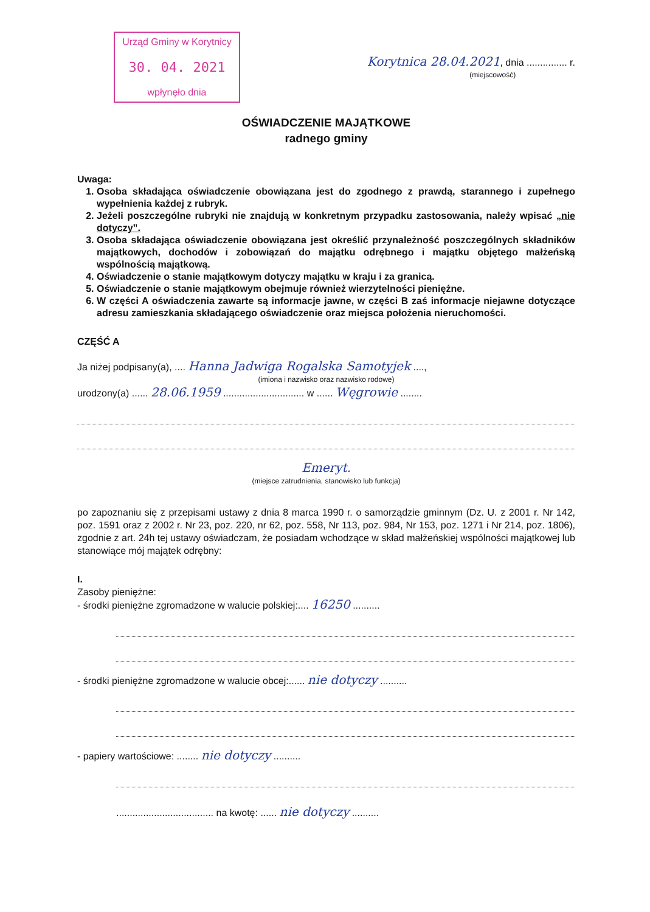Urząd Gminy w Korytnicy
30. 04. 2021
wpłynęło dnia
Korytnica 28.04.2021, dnia ............... r.
(miejscowość)
OŚWIADCZENIE MAJĄTKOWE
radnego gminy
Uwaga:
1. Osoba składająca oświadczenie obowiązana jest do zgodnego z prawdą, starannego i zupełnego wypełnienia każdej z rubryk.
2. Jeżeli poszczególne rubryki nie znajdują w konkretnym przypadku zastosowania, należy wpisać „nie dotyczy”.
3. Osoba składająca oświadczenie obowiązana jest określić przynależność poszczególnych składników majątkowych, dochodów i zobowiązań do majątku odrębnego i majątku objętego małżeńską wspólnością majątkową.
4. Oświadczenie o stanie majątkowym dotyczy majątku w kraju i za granicą.
5. Oświadczenie o stanie majątkowym obejmuje również wierzytelności pieniężne.
6. W części A oświadczenia zawarte są informacje jawne, w części B zaś informacje niejawne dotyczące adresu zamieszkania składającego oświadczenie oraz miejsca położenia nieruchomości.
CZĘŚĆ A
Ja niżej podpisany(a), .... Hanna Jadwiga Rogalska Samotyjek ....,
(imiona i nazwisko oraz nazwisko rodowe)
urodzony(a) ...... 28.06.1959 .............................. w ...... Węgrowie ........
Emeryt.
(miejsce zatrudnienia, stanowisko lub funkcja)
po zapoznaniu się z przepisami ustawy z dnia 8 marca 1990 r. o samorządzie gminnym (Dz. U. z 2001 r. Nr 142, poz. 1591 oraz z 2002 r. Nr 23, poz. 220, nr 62, poz. 558, Nr 113, poz. 984, Nr 153, poz. 1271 i Nr 214, poz. 1806), zgodnie z art. 24h tej ustawy oświadczam, że posiadam wchodzące w skład małżeńskiej wspólności majątkowej lub stanowiące mój majątek odrębny:
I.
Zasoby pieniężne:
- środki pieniężne zgromadzone w walucie polskiej:.... 16250 ..........
- środki pieniężne zgromadzone w walucie obcej:...... nie dotyczy ..........
- papiery wartościowe: ........ nie dotyczy ..........
.................................... na kwotę: ...... nie dotyczy ..........